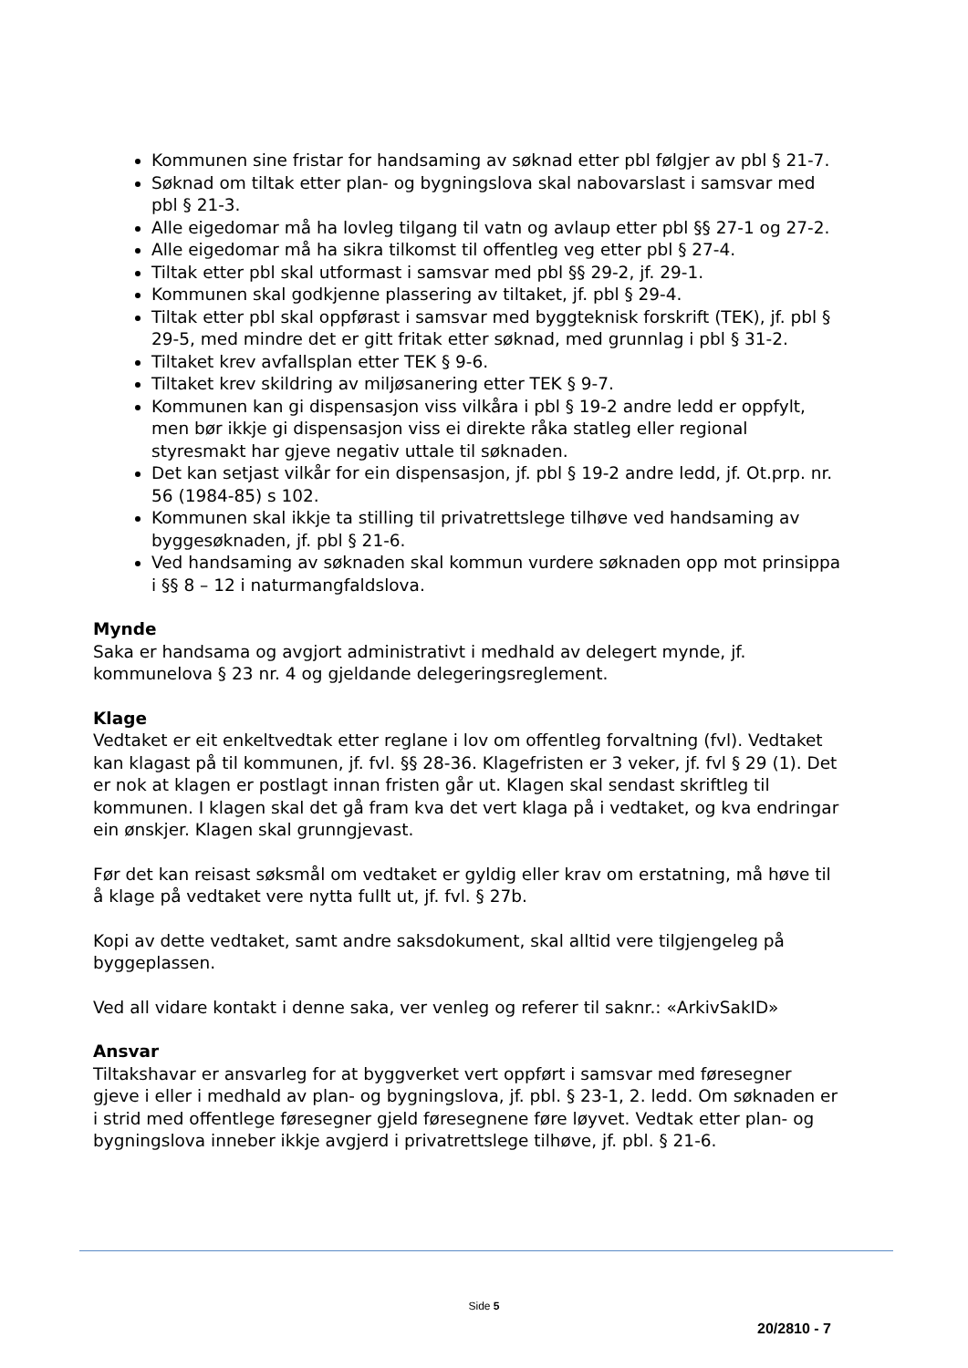Kommunen sine fristar for handsaming av søknad etter pbl følgjer av pbl § 21-7.
Søknad om tiltak etter plan- og bygningslova skal nabovarslast i samsvar med pbl § 21-3.
Alle eigedomar må ha lovleg tilgang til vatn og avlaup etter pbl §§ 27-1 og 27-2.
Alle eigedomar må ha sikra tilkomst til offentleg veg etter pbl § 27-4.
Tiltak etter pbl skal utformast i samsvar med pbl §§ 29-2, jf. 29-1.
Kommunen skal godkjenne plassering av tiltaket, jf. pbl § 29-4.
Tiltak etter pbl skal oppførast i samsvar med byggteknisk forskrift (TEK), jf. pbl § 29-5, med mindre det er gitt fritak etter søknad, med grunnlag i pbl § 31-2.
Tiltaket krev avfallsplan etter TEK § 9-6.
Tiltaket krev skildring av miljøsanering etter TEK § 9-7.
Kommunen kan gi dispensasjon viss vilkåra i pbl § 19-2 andre ledd er oppfylt, men bør ikkje gi dispensasjon viss ei direkte råka statleg eller regional styresmakt har gjeve negativ uttale til søknaden.
Det kan setjast vilkår for ein dispensasjon, jf. pbl § 19-2 andre ledd, jf. Ot.prp. nr. 56 (1984-85) s 102.
Kommunen skal ikkje ta stilling til privatrettslege tilhøve ved handsaming av byggesøknaden, jf. pbl § 21-6.
Ved handsaming av søknaden skal kommun vurdere søknaden opp mot prinsippa i §§ 8 – 12 i naturmangfaldslova.
Mynde
Saka er handsama og avgjort administrativt i medhald av delegert mynde, jf. kommunelova § 23 nr. 4 og gjeldande delegeringsreglement.
Klage
Vedtaket er eit enkeltvedtak etter reglane i lov om offentleg forvaltning (fvl). Vedtaket kan klagast på til kommunen, jf. fvl. §§ 28-36. Klagefristen er 3 veker, jf. fvl § 29 (1). Det er nok at klagen er postlagt innan fristen går ut. Klagen skal sendast skriftleg til kommunen. I klagen skal det gå fram kva det vert klaga på i vedtaket, og kva endringar ein ønskjer. Klagen skal grunngjevast.
Før det kan reisast søksmål om vedtaket er gyldig eller krav om erstatning, må høve til å klage på vedtaket vere nytta fullt ut, jf. fvl. § 27b.
Kopi av dette vedtaket, samt andre saksdokument, skal alltid vere tilgjengeleg på byggeplassen.
Ved all vidare kontakt i denne saka, ver venleg og referer til saknr.: «ArkivSakID»
Ansvar
Tiltakshavar er ansvarleg for at byggverket vert oppført i samsvar med føresegner gjeve i eller i medhald av plan- og bygningslova, jf. pbl. § 23-1, 2. ledd. Om søknaden er i strid med offentlege føresegner gjeld føresegnene føre løyvet. Vedtak etter plan- og bygningslova inneber ikkje avgjerd i privatrettslege tilhøve, jf. pbl. § 21-6.
Side 5
20/2810 - 7